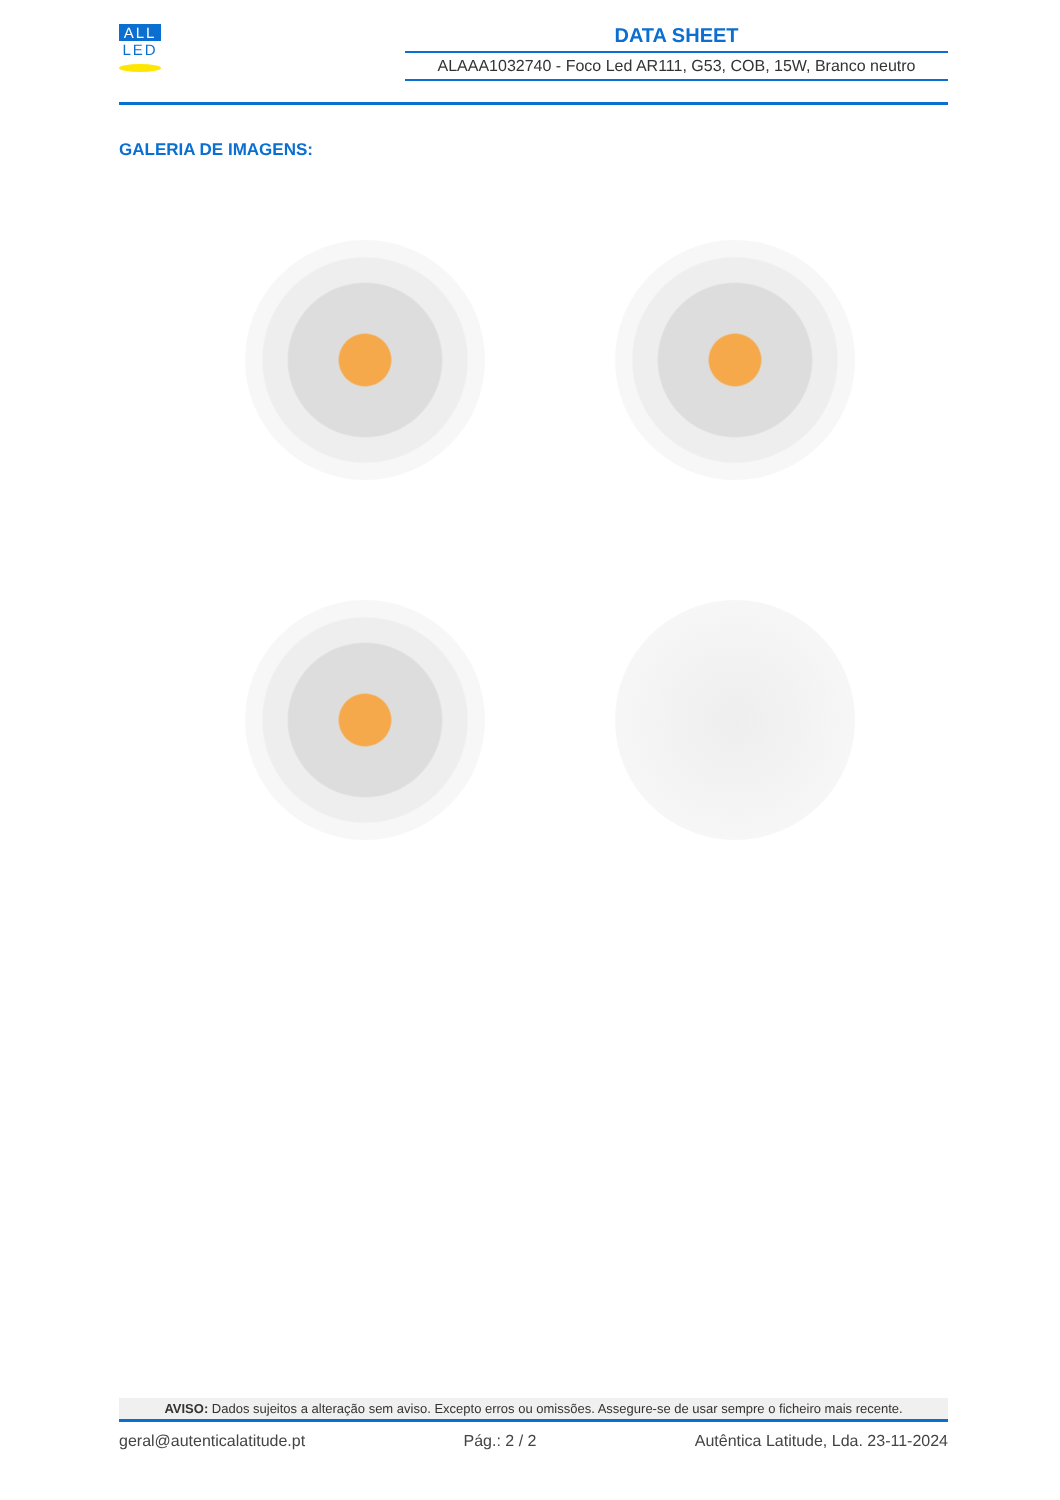ALL
LED
DATA SHEET
ALAAA1032740 - Foco Led AR111, G53, COB, 15W, Branco neutro
GALERIA DE IMAGENS:
AVISO: Dados sujeitos a alteração sem aviso. Excepto erros ou omissões. Assegure-se de usar sempre o ficheiro mais recente.
geral@autenticalatitude.pt Pág.: 2 / 2 Autêntica Latitude, Lda. 23-11-2024